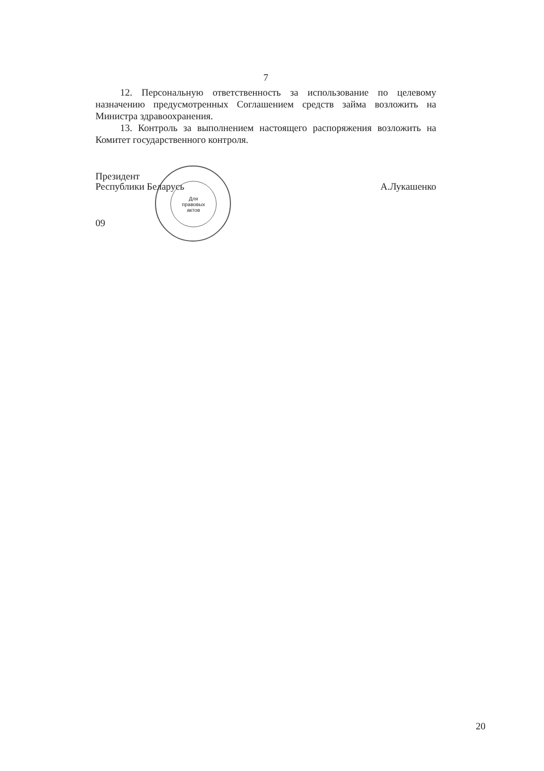Для
правовых
актов
7
12. Персональную ответственность за использование по целевому назначению предусмотренных Соглашением средств займа возложить на Министра здравоохранения.
13. Контроль за выполнением настоящего распоряжения возложить на Комитет государственного контроля.
Президент
Республики Беларусь
А.Лукашенко
09
20